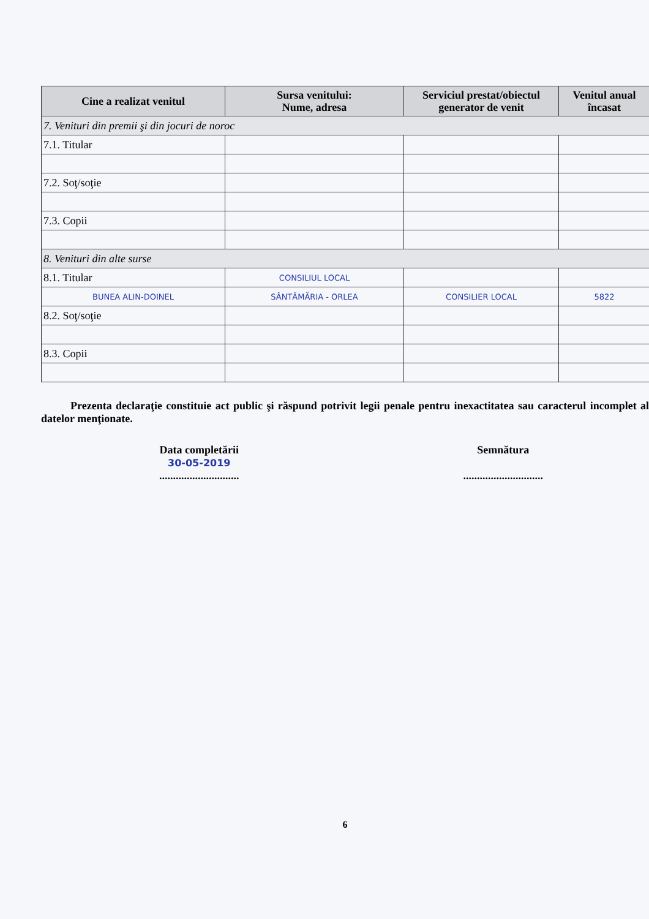| Cine a realizat venitul | Sursa venitului: Nume, adresa | Serviciul prestat/obiectul generator de venit | Venitul anual încasat |
| --- | --- | --- | --- |
| 7. Venituri din premii şi din jocuri de noroc | | | |
| 7.1. Titular | | | |
| 7.2. Soţ/soţie | | | |
| 7.3. Copii | | | |
| 8. Venituri din alte surse | | | |
| 8.1. Titular | CONSILIUL LOCAL | | |
| BUNEA ALIN-DOINEL | SÂNTĂMĂRIA - ORLEA | CONSILIER LOCAL | 5822 |
| 8.2. Soţ/soţie | | | |
| 8.3. Copii | | | |
Prezenta declaraţie constituie act public şi răspund potrivit legii penale pentru inexactitatea sau caracterul incomplet al datelor menţionate.
Data completării
30-05-2019
.............................
Semnătura
.............................
6